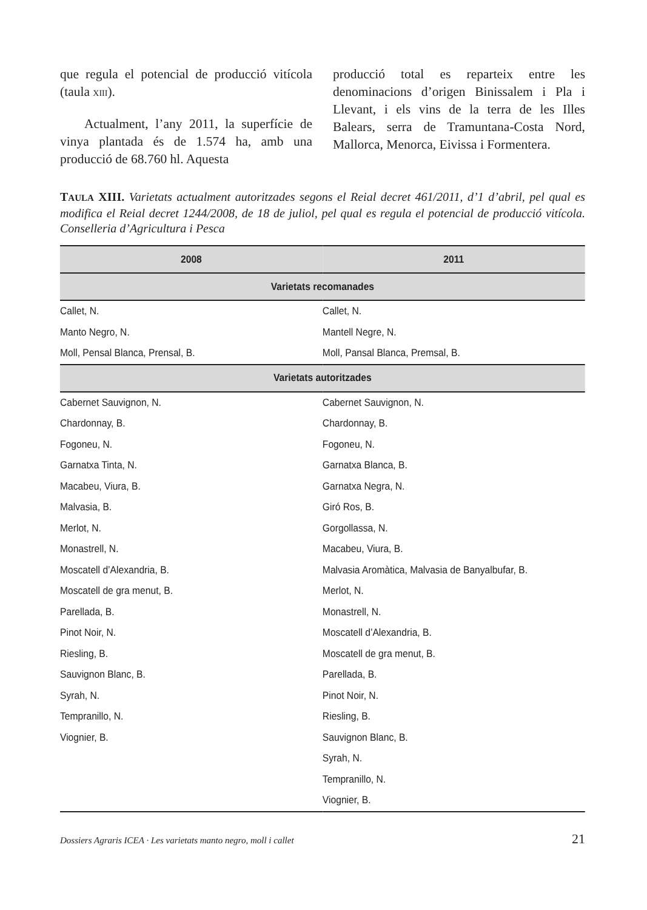que regula el potencial de producció vitícola (taula XIII).
Actualment, l’any 2011, la superfície de vinya plantada és de 1.574 ha, amb una producció de 68.760 hl. Aquesta
producció total es reparteix entre les denominacions d’origen Binissalem i Pla i Llevant, i els vins de la terra de les Illes Balears, serra de Tramuntana-Costa Nord, Mallorca, Menorca, Eivissa i Formentera.
TAULA XIII. Varietats actualment autoritzades segons el Reial decret 461/2011, d’1 d’abril, pel qual es modifica el Reial decret 1244/2008, de 18 de juliol, pel qual es regula el potencial de producció vitícola. Conselleria d’Agricultura i Pesca
| 2008 | 2011 |
| --- | --- |
| Varietats recomanades | |
| Callet, N. | Callet, N. |
| Manto Negro, N. | Mantell Negre, N. |
| Moll, Pensal Blanca, Prensal, B. | Moll, Pansal Blanca, Premsal, B. |
| Varietats autoritzades | |
| Cabernet Sauvignon, N. | Cabernet Sauvignon, N. |
| Chardonnay, B. | Chardonnay, B. |
| Fogoneu, N. | Fogoneu, N. |
| Garnatxa Tinta, N. | Garnatxa Blanca, B. |
| Macabeu, Viura, B. | Garnatxa Negra, N. |
| Malvasia, B. | Giró Ros, B. |
| Merlot, N. | Gorgollassa, N. |
| Monastrell, N. | Macabeu, Viura, B. |
| Moscatell d’Alexandria, B. | Malvasia Aromàtica, Malvasia de Banyalbufar, B. |
| Moscatell de gra menut, B. | Merlot, N. |
| Parellada, B. | Monastrell, N. |
| Pinot Noir, N. | Moscatell d’Alexandria, B. |
| Riesling, B. | Moscatell de gra menut, B. |
| Sauvignon Blanc, B. | Parellada, B. |
| Syrah, N. | Pinot Noir, N. |
| Tempranillo, N. | Riesling, B. |
| Viognier, B. | Sauvignon Blanc, B. |
| | Syrah, N. |
| | Tempranillo, N. |
| | Viognier, B. |
Dossiers Agraris ICEA · Les varietats manto negro, moll i callet 21